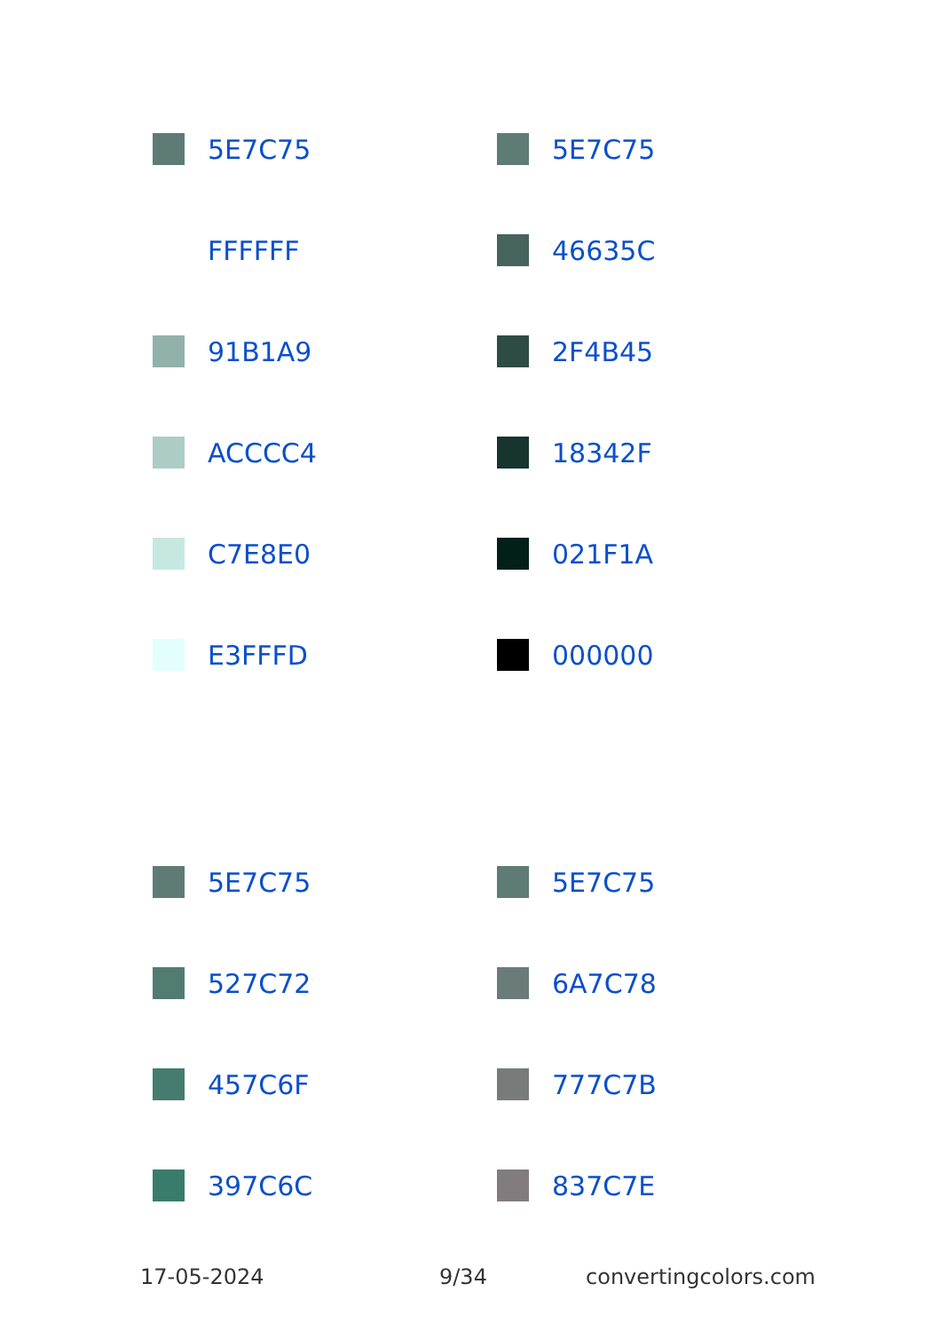5E7C75 5E7C75
FFFFFF 46635C
91B1A9 2F4B45
ACCCC4 18342F
C7E8E0 021F1A
E3FFFD 000000
5E7C75 5E7C75
527C72 6A7C78
457C6F 777C7B
397C6C 837C7E
17-05-2024 9/34 convertingcolors.com